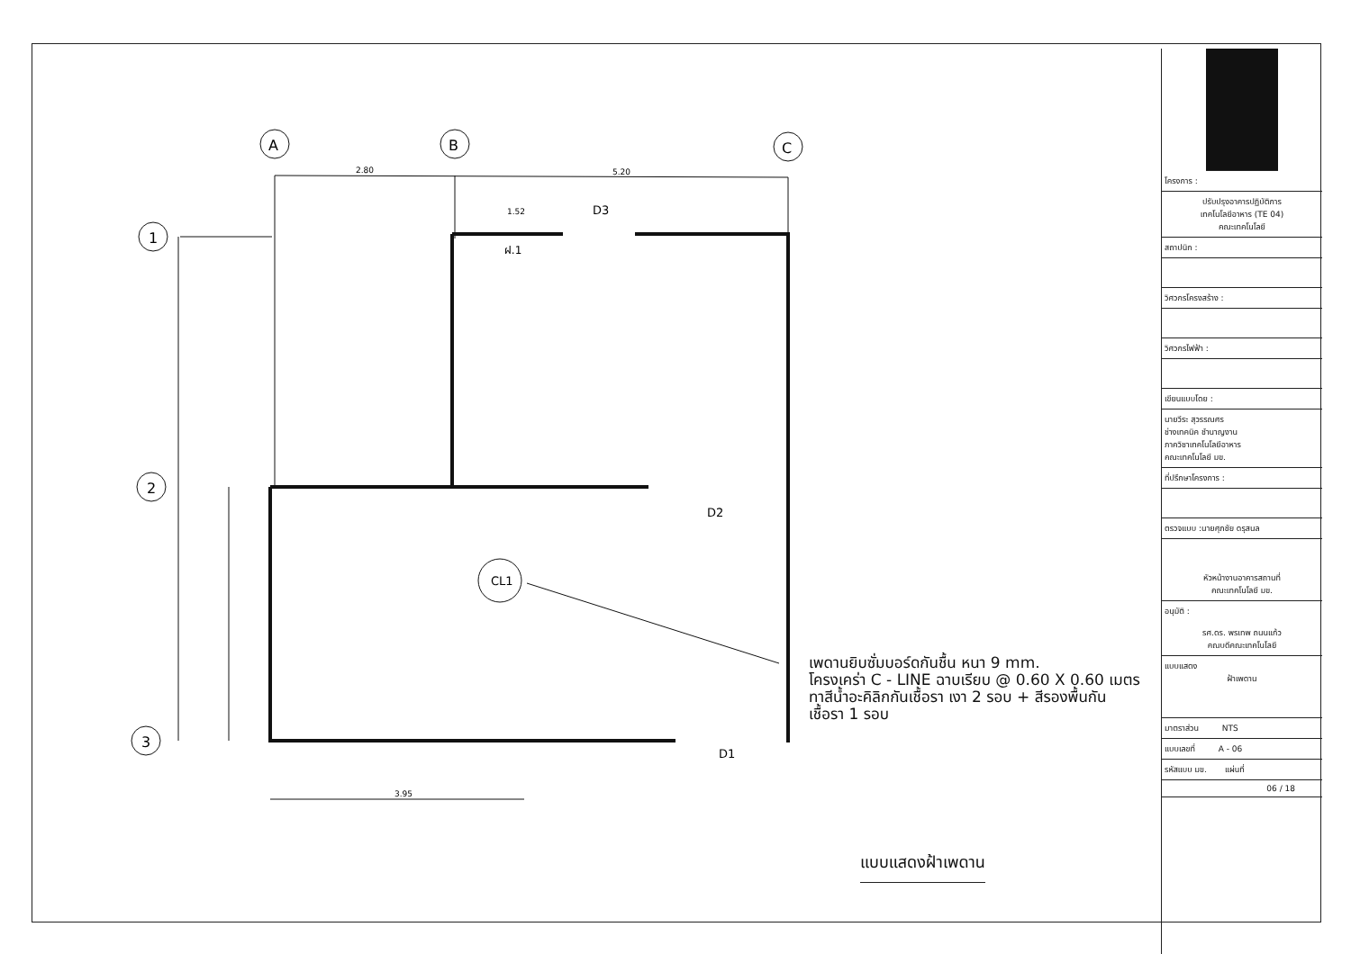A
B
C
1
2
3
2.80
5.20
1.52
3.95
D3
D2
D1
CL1
ฝ.1
เพดานยิบซั่มบอร์ดกันชื้น หนา 9 mm.
โครงเคร่า C - LINE ฉาบเรียบ @ 0.60 X 0.60 เมตร
ทาสีน้ำอะคิลิกกันเชื้อรา เงา 2 รอบ + สีรองพื้นกัน
เชื้อรา 1 รอบ
แบบแสดงฝ้าเพดาน
โครงการ :
ปรับปรุงอาคารปฏิบัติการ
เทคโนโลยีอาหาร (TE 04)
คณะเทคโนโลยี
สถาปนิก :
วิศวกรโครงสร้าง :
วิศวกรไฟฟ้า :
เขียนแบบโดย :
นายวีระ สุวรรณศร
ช่างเทคนิค ชำนาญงาน
ภาควิชาเทคโนโลยีอาหาร
คณะเทคโนโลยี มข.
ที่ปรึกษาโครงการ :
ตรวจแบบ :นายศุภชัย ดรุสนล
หัวหน้างานอาคารสถานที่
คณะเทคโนโลยี มข.
อนุมัติ :
รศ.ดร. พรเทพ ถนนแก้ว
คณบดีคณะเทคโนโลยี
แบบแสดง
ฝ้าเพดาน
มาตราส่วน NTS
แบบเลขที่ A - 06
รหัสแบบ มข. แผ่นที่
06 / 18